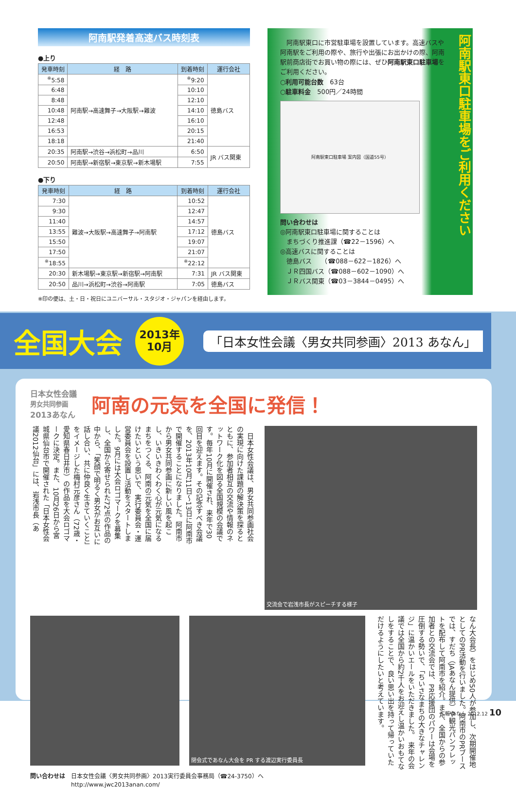阿南駅発着高速バス時刻表
●上り
| 発車時刻 | 経 路 | 到着時刻 | 運行会社 |
| --- | --- | --- | --- |
| <sup>※</sup>5:58 | 阿南駅→高速舞子→大阪駅→難波 | <sup>※</sup>9:20 | 徳島バス |
| 6:48 | | 10:10 | |
| 8:48 | | 12:10 | |
| 10:48 | | 14:10 | |
| 12:48 | | 16:10 | |
| 16:53 | | 20:15 | |
| 18:18 | | 21:40 | |
| 20:35 | 阿南駅→渋谷→浜松町→品川 | 6:50 | JR バス関東 |
| 20:50 | 阿南駅→新宿駅→東京駅→新木場駅 | 7:55 | |
●下り
| 発車時刻 | 経 路 | 到着時刻 | 運行会社 |
| --- | --- | --- | --- |
| 7:30 | 難波→大阪駅→高速舞子→阿南駅 | 10:52 | 徳島バス |
| 9:30 | | 12:47 | |
| 11:40 | | 14:57 | |
| 13:55 | | 17:12 | |
| 15:50 | | 19:07 | |
| 17:50 | | 21:07 | |
| <sup>※</sup>18:55 | | <sup>※</sup>22:12 | |
| 20:30 | 新木場駅→東京駅→新宿駅→阿南駅 | 7:31 | JR バス関東 |
| 20:50 | 品川→浜松町→渋谷→阿南駅 | 7:05 | 徳島バス |
※印の便は、土・日・祝日にユニバーサル・スタジオ・ジャパンを経由します。
　阿南駅東口に市営駐車場を設置しています。高速バスや阿南駅をご利用の際や、旅行や出張にお出かけの際、阿南駅前商店街でお買い物の際には、ぜひ阿南駅東口駐車場をご利用ください。
○利用可能台数　63台
○駐車料金　500円／24時間
阿南駅東口駐車場 案内図（国道55号）
問い合わせは
◎阿南駅東口駐車場に関することは
　まちづくり推進課（☎22－1596）へ
◎高速バスに関することは
　徳島バス　　（☎088－622－1826）へ
　ＪＲ四国バス（☎088－602－1090）へ
　ＪＲバス関東（☎03－3844－0495）へ
阿南駅東口駐車場をご利用ください
全国大会
2013年
10月
「日本女性会議〈男女共同参画〉2013 あなん」
日本女性会議
男女共同参画
2013あなん
阿南の元気を全国に発信！
　日本女性会議は、男女共同参画社会の実現に向けた課題の解決策を探るとともに、参加者相互の交流や情報のネットワーク化を図る全国規模の会議です。毎年10月に開催され、来年で30回目を迎えます。その記念すべき会議を、2013年10月11日～13日に阿南市で開催することになりました。阿南市から男女共同参画に新しい風を起こし、いきいきわくわく心が元気になるまちをつくる、阿南の元気を全国に届けたいという思いで、実行委員会・運営委員会を設置し活動をスタートしました。9月には大会ロゴマークを募集し、全国から寄せられた72点の作品の中から、「笑顔で明るく男女がお互いに話し合い、共に仲良く生きていくこと」をイメージした梅村元彦さん（72歳・愛知県春日井市）の作品を大会ロゴマークに決定。また、10月26日から宮城県仙台市で開催された「日本女性会議2012仙台」には、岩浅市長（あ
交流会で岩浅市長がスピーチする様子
閉会式であなん大会を PR する渡辺実行委員長
なん大会長）をはじめ50人が参加し、次期開催地としてのPR活動を行いました。阿南市のPRブースでは、すだち（JAあなん提供）や観光パンフレットを配布して阿南市を紹介。また、全国からの参加者との交流会では、PR応援団のパワーは会場を圧倒する勢いで、「ちいさなまちの大きなチャレンジ」に温かいエールをいただきました。　来年の会議では全国から約2千人をお迎えし温かいおもてなしをすることで、良い思い出を持って帰っていただけるようにしたいと考えています。
問い合わせは　日本女性会議〈男女共同参画〉2013実行委員会事務局（☎24-3750）へ
　　　　　　　http://www.jwc2013anan.com/
広報 あなん 2012.12 10